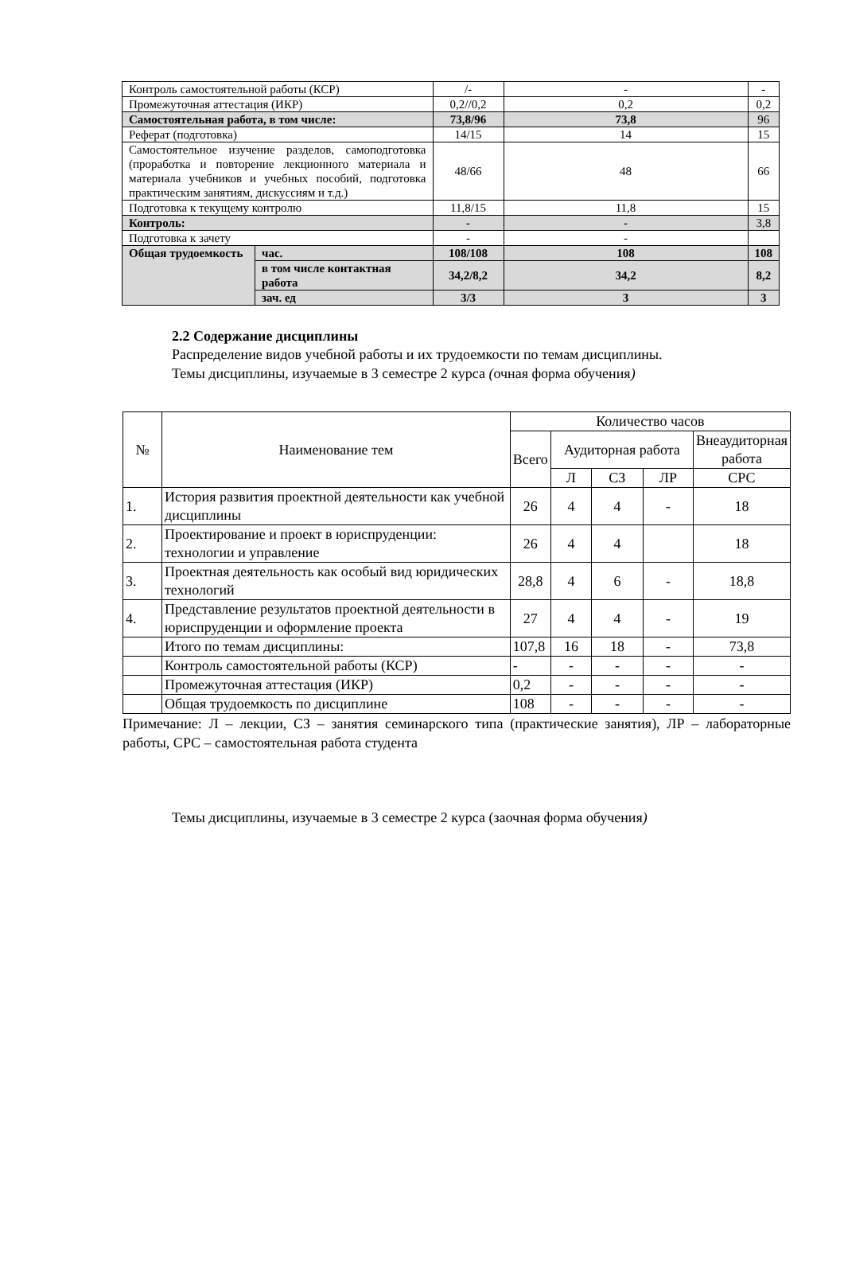| Контроль самостоятельной работы (КСР) | | /- | - | - |
| Промежуточная аттестация (ИКР) | | 0,2//0,2 | 0,2 | 0,2 |
| Самостоятельная работа, в том числе: | | 73,8/96 | 73,8 | 96 |
| Реферат (подготовка) | | 14/15 | 14 | 15 |
| Самостоятельное изучение разделов, самоподготовка (проработка и повторение лекционного материала и материала учебников и учебных пособий, подготовка практическим занятиям, дискуссиям и т.д.) | | 48/66 | 48 | 66 |
| Подготовка к текущему контролю | | 11,8/15 | 11,8 | 15 |
| Контроль: | | - | - | 3,8 |
| Подготовка к зачету | | - | - | |
| Общая трудоемкость | час. | 108/108 | 108 | 108 |
| | в том числе контактная работа | 34,2/8,2 | 34,2 | 8,2 |
| | зач. ед | 3/3 | 3 | 3 |
2.2 Содержание дисциплины
Распределение видов учебной работы и их трудоемкости по темам дисциплины.
Темы дисциплины, изучаемые в 3 семестре 2 курса (очная форма обучения)
| № | Наименование тем | Количество часов | | | | |
| --- | --- | --- | --- | --- | --- | --- |
| | | Всего | Аудиторная работа | | | Внеаудиторная работа |
| | | | Л | СЗ | ЛР | СРС |
| 1. | История развития проектной деятельности как учебной дисциплины | 26 | 4 | 4 | - | 18 |
| 2. | Проектирование и проект в юриспруденции: технологии и управление | 26 | 4 | 4 | | 18 |
| 3. | Проектная деятельность как особый вид юридических технологий | 28,8 | 4 | 6 | - | 18,8 |
| 4. | Представление результатов проектной деятельности в юриспруденции и оформление проекта | 27 | 4 | 4 | - | 19 |
| | Итого по темам дисциплины: | 107,8 | 16 | 18 | - | 73,8 |
| | Контроль самостоятельной работы (КСР) | - | - | - | - | - |
| | Промежуточная аттестация (ИКР) | 0,2 | - | - | - | - |
| | Общая трудоемкость по дисциплине | 108 | - | - | - | - |
Примечание: Л – лекции, СЗ – занятия семинарского типа (практические занятия), ЛР – лабораторные работы, СРС – самостоятельная работа студента
Темы дисциплины, изучаемые в 3 семестре 2 курса (заочная форма обучения)